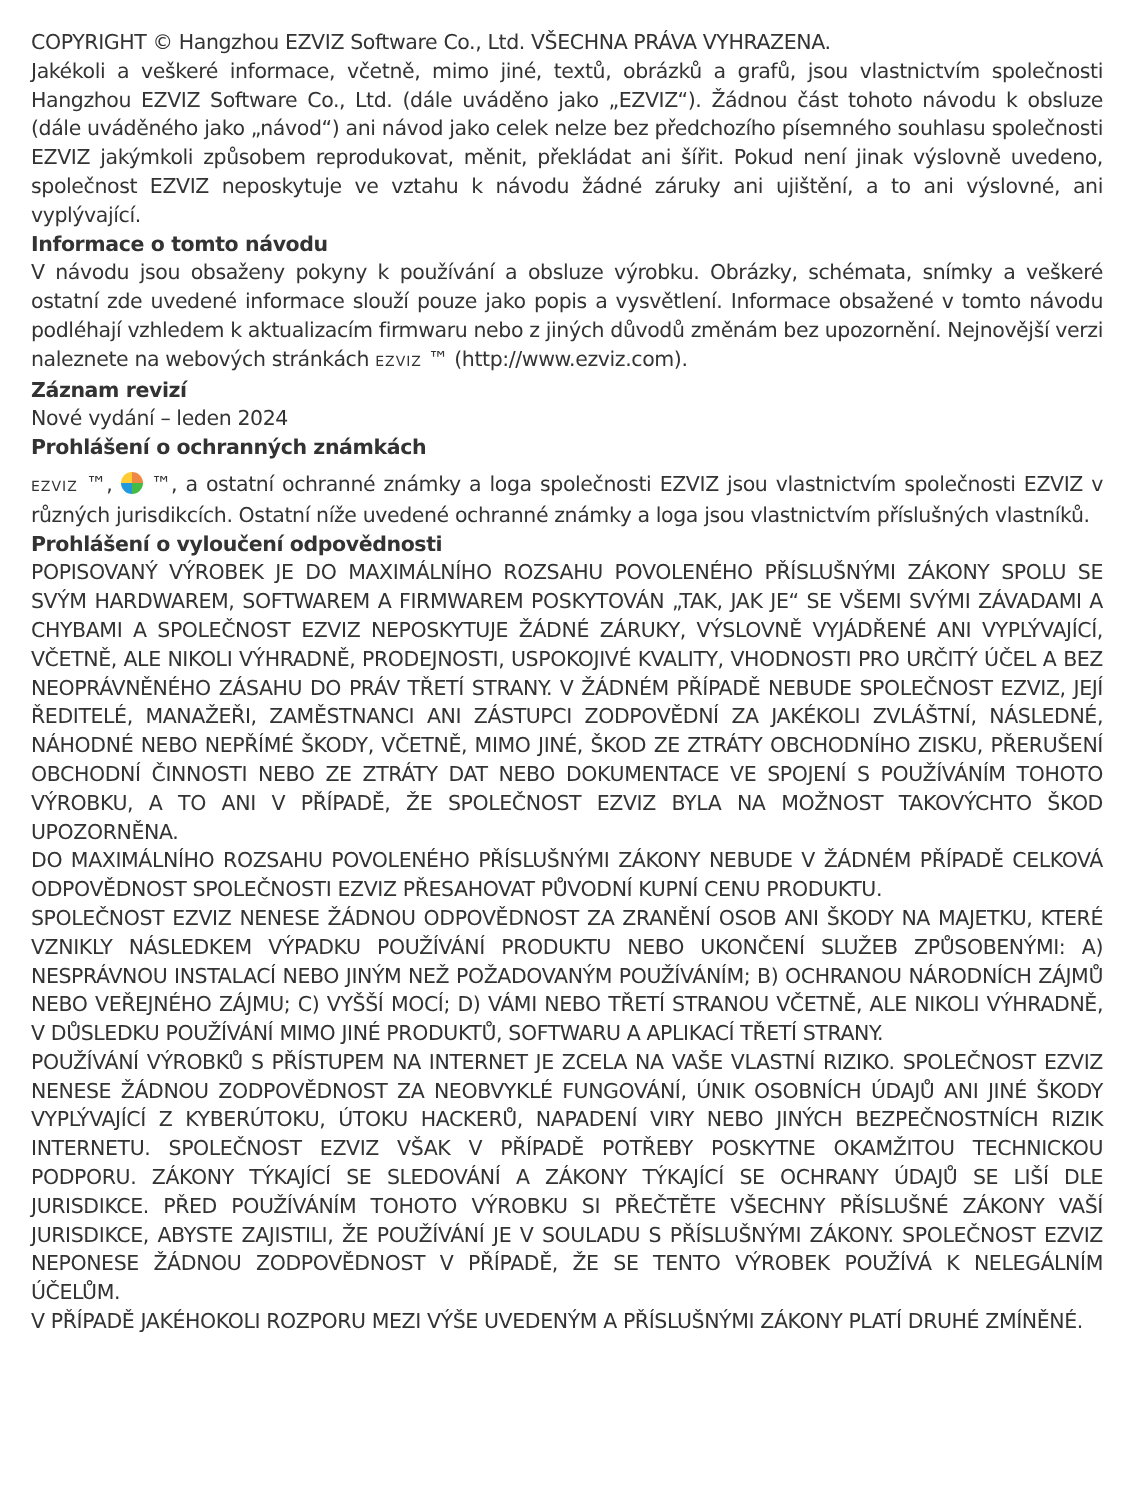COPYRIGHT © Hangzhou EZVIZ Software Co., Ltd. VŠECHNA PRÁVA VYHRAZENA.
Jakékoli a veškeré informace, včetně, mimo jiné, textů, obrázků a grafů, jsou vlastnictvím společnosti Hangzhou EZVIZ Software Co., Ltd. (dále uváděno jako „EZVIZ“). Žádnou část tohoto návodu k obsluze (dále uváděného jako „návod“) ani návod jako celek nelze bez předchozího písemného souhlasu společnosti EZVIZ jakýmkoli způsobem reprodukovat, měnit, překládat ani šířit. Pokud není jinak výslovně uvedeno, společnost EZVIZ neposkytuje ve vztahu k návodu žádné záruky ani ujištění, a to ani výslovné, ani vyplývající.
Informace o tomto návodu
V návodu jsou obsaženy pokyny k používání a obsluze výrobku. Obrázky, schémata, snímky a veškeré ostatní zde uvedené informace slouží pouze jako popis a vysvětlení. Informace obsažené v tomto návodu podléhají vzhledem k aktualizacím firmwaru nebo z jiných důvodů změnám bez upozornění. Nejnovější verzi naleznete na webových stránkách EZVIZ ™ (http://www.ezviz.com).
Záznam revizí
Nové vydání – leden 2024
Prohlášení o ochranných známkách
EZVIZ ™, ™, a ostatní ochranné známky a loga společnosti EZVIZ jsou vlastnictvím společnosti EZVIZ v různých jurisdikcích. Ostatní níže uvedené ochranné známky a loga jsou vlastnictvím příslušných vlastníků.
Prohlášení o vyloučení odpovědnosti
POPISOVANÝ VÝROBEK JE DO MAXIMÁLNÍHO ROZSAHU POVOLENÉHO PŘÍSLUŠNÝMI ZÁKONY SPOLU SE SVÝM HARDWAREM, SOFTWAREM A FIRMWAREM POSKYTOVÁN „TAK, JAK JE“ SE VŠEMI SVÝMI ZÁVADAMI A CHYBAMI A SPOLEČNOST EZVIZ NEPOSKYTUJE ŽÁDNÉ ZÁRUKY, VÝSLOVNĚ VYJÁDŘENÉ ANI VYPLÝVAJÍCÍ, VČETNĚ, ALE NIKOLI VÝHRADNĚ, PRODEJNOSTI, USPOKOJIVÉ KVALITY, VHODNOSTI PRO URČITÝ ÚČEL A BEZ NEOPRÁVNĚNÉHO ZÁSAHU DO PRÁV TŘETÍ STRANY. V ŽÁDNÉM PŘÍPADĚ NEBUDE SPOLEČNOST EZVIZ, JEJÍ ŘEDITELÉ, MANAŽEŘI, ZAMĚSTNANCI ANI ZÁSTUPCI ZODPOVĚDNÍ ZA JAKÉKOLI ZVLÁŠTNÍ, NÁSLEDNÉ, NÁHODNÉ NEBO NEPŘÍMÉ ŠKODY, VČETNĚ, MIMO JINÉ, ŠKOD ZE ZTRÁTY OBCHODNÍHO ZISKU, PŘERUŠENÍ OBCHODNÍ ČINNOSTI NEBO ZE ZTRÁTY DAT NEBO DOKUMENTACE VE SPOJENÍ S POUŽÍVÁNÍM TOHOTO VÝROBKU, A TO ANI V PŘÍPADĚ, ŽE SPOLEČNOST EZVIZ BYLA NA MOŽNOST TAKOVÝCHTO ŠKOD UPOZORNĚNA.
DO MAXIMÁLNÍHO ROZSAHU POVOLENÉHO PŘÍSLUŠNÝMI ZÁKONY NEBUDE V ŽÁDNÉM PŘÍPADĚ CELKOVÁ ODPOVĚDNOST SPOLEČNOSTI EZVIZ PŘESAHOVAT PŮVODNÍ KUPNÍ CENU PRODUKTU.
SPOLEČNOST EZVIZ NENESE ŽÁDNOU ODPOVĚDNOST ZA ZRANĚNÍ OSOB ANI ŠKODY NA MAJETKU, KTERÉ VZNIKLY NÁSLEDKEM VÝPADKU POUŽÍVÁNÍ PRODUKTU NEBO UKONČENÍ SLUŽEB ZPŮSOBENÝMI: A) NESPRÁVNOU INSTALACÍ NEBO JINÝM NEŽ POŽADOVANÝM POUŽÍVÁNÍM; B) OCHRANOU NÁRODNÍCH ZÁJMŮ NEBO VEŘEJNÉHO ZÁJMU; C) VYŠŠÍ MOCÍ; D) VÁMI NEBO TŘETÍ STRANOU VČETNĚ, ALE NIKOLI VÝHRADNĚ, V DŮSLEDKU POUŽÍVÁNÍ MIMO JINÉ PRODUKTŮ, SOFTWARU A APLIKACÍ TŘETÍ STRANY.
POUŽÍVÁNÍ VÝROBKŮ S PŘÍSTUPEM NA INTERNET JE ZCELA NA VAŠE VLASTNÍ RIZIKO. SPOLEČNOST EZVIZ NENESE ŽÁDNOU ZODPOVĚDNOST ZA NEOBVYKLÉ FUNGOVÁNÍ, ÚNIK OSOBNÍCH ÚDAJŮ ANI JINÉ ŠKODY VYPLÝVAJÍCÍ Z KYBERÚTOKU, ÚTOKU HACKERŮ, NAPADENÍ VIRY NEBO JINÝCH BEZPEČNOSTNÍCH RIZIK INTERNETU. SPOLEČNOST EZVIZ VŠAK V PŘÍPADĚ POTŘEBY POSKYTNE OKAMŽITOU TECHNICKOU PODPORU. ZÁKONY TÝKAJÍCÍ SE SLEDOVÁNÍ A ZÁKONY TÝKAJÍCÍ SE OCHRANY ÚDAJŮ SE LIŠÍ DLE JURISDIKCE. PŘED POUŽÍVÁNÍM TOHOTO VÝROBKU SI PŘEČTĚTE VŠECHNY PŘÍSLUŠNÉ ZÁKONY VAŠÍ JURISDIKCE, ABYSTE ZAJISTILI, ŽE POUŽÍVÁNÍ JE V SOULADU S PŘÍSLUŠNÝMI ZÁKONY. SPOLEČNOST EZVIZ NEPONESE ŽÁDNOU ZODPOVĚDNOST V PŘÍPADĚ, ŽE SE TENTO VÝROBEK POUŽÍVÁ K NELEGÁLNÍM ÚČELŮM.
V PŘÍPADĚ JAKÉHOKOLI ROZPORU MEZI VÝŠE UVEDENÝM A PŘÍSLUŠNÝMI ZÁKONY PLATÍ DRUHÉ ZMÍNĚNÉ.